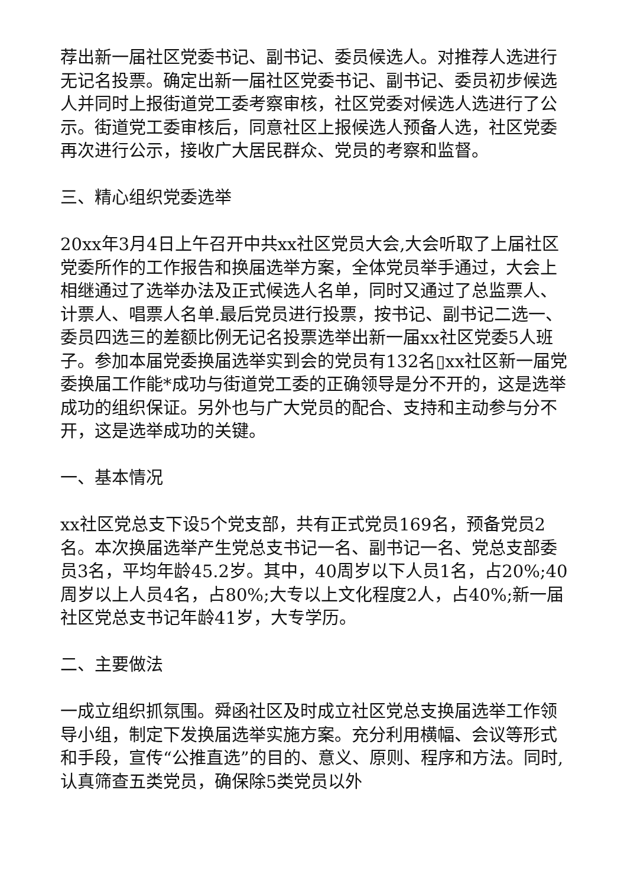荐出新一届社区党委书记、副书记、委员候选人。对推荐人选进行无记名投票。确定出新一届社区党委书记、副书记、委员初步候选人并同时上报街道党工委考察审核，社区党委对候选人选进行了公示。街道党工委审核后，同意社区上报候选人预备人选，社区党委再次进行公示，接收广大居民群众、党员的考察和监督。
三、精心组织党委选举
20xx年3月4日上午召开中共xx社区党员大会,大会听取了上届社区党委所作的工作报告和换届选举方案，全体党员举手通过，大会上相继通过了选举办法及正式候选人名单，同时又通过了总监票人、计票人、唱票人名单.最后党员进行投票，按书记、副书记二选一、委员四选三的差额比例无记名投票选举出新一届xx社区党委5人班子。参加本届党委换届选举实到会的党员有132名▯xx社区新一届党委换届工作能*成功与街道党工委的正确领导是分不开的，这是选举成功的组织保证。另外也与广大党员的配合、支持和主动参与分不开，这是选举成功的关键。
一、基本情况
xx社区党总支下设5个党支部，共有正式党员169名，预备党员2名。本次换届选举产生党总支书记一名、副书记一名、党总支部委员3名，平均年龄45.2岁。其中，40周岁以下人员1名，占20%;40周岁以上人员4名，占80%;大专以上文化程度2人，占40%;新一届社区党总支书记年龄41岁，大专学历。
二、主要做法
一成立组织抓氛围。舜函社区及时成立社区党总支换届选举工作领导小组，制定下发换届选举实施方案。充分利用横幅、会议等形式和手段，宣传“公推直选”的目的、意义、原则、程序和方法。同时,认真筛查五类党员，确保除5类党员以外